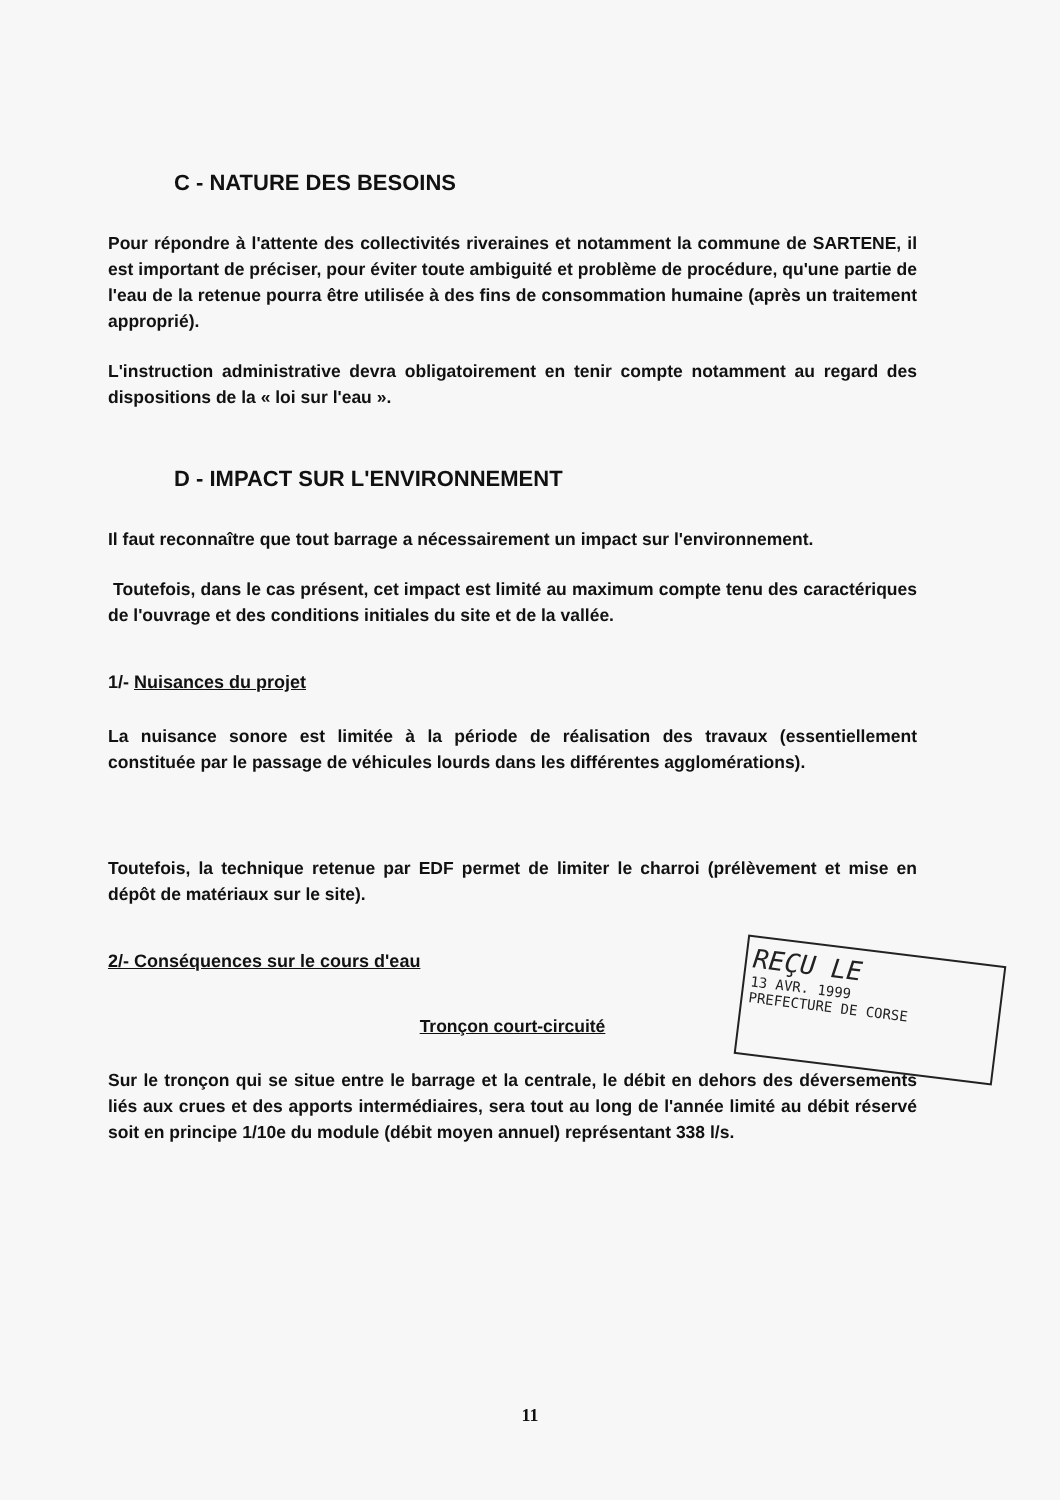C - NATURE DES BESOINS
Pour répondre à l'attente des collectivités riveraines et notamment la commune de SARTENE, il est important de préciser, pour éviter toute ambiguité et problème de procédure, qu'une partie de l'eau de la retenue pourra être utilisée à des fins de consommation humaine (après un traitement approprié).
L'instruction administrative devra obligatoirement en tenir compte notamment au regard des dispositions de la « loi sur l'eau ».
D - IMPACT SUR L'ENVIRONNEMENT
Il faut reconnaître que tout barrage a nécessairement un impact sur l'environnement.
Toutefois, dans le cas présent, cet impact est limité au maximum compte tenu des caractériques de l'ouvrage et des conditions initiales du site et de la vallée.
1/- Nuisances du projet
La nuisance sonore est limitée à la période de réalisation des travaux (essentiellement constituée par le passage de véhicules lourds dans les différentes agglomérations).
Toutefois, la technique retenue par EDF permet de limiter le charroi (prélèvement et mise en dépôt de matériaux sur le site).
2/- Conséquences sur le cours d'eau
Tronçon court-circuité
Sur le tronçon qui se situe entre le barrage et la centrale, le débit en dehors des déversements liés aux crues et des apports intermédiaires, sera tout au long de l'année limité au débit réservé soit en principe 1/10e du module (débit moyen annuel) représentant 338 l/s.
REÇU LE
13 AVR. 1999
PREFECTURE DE CORSE
11